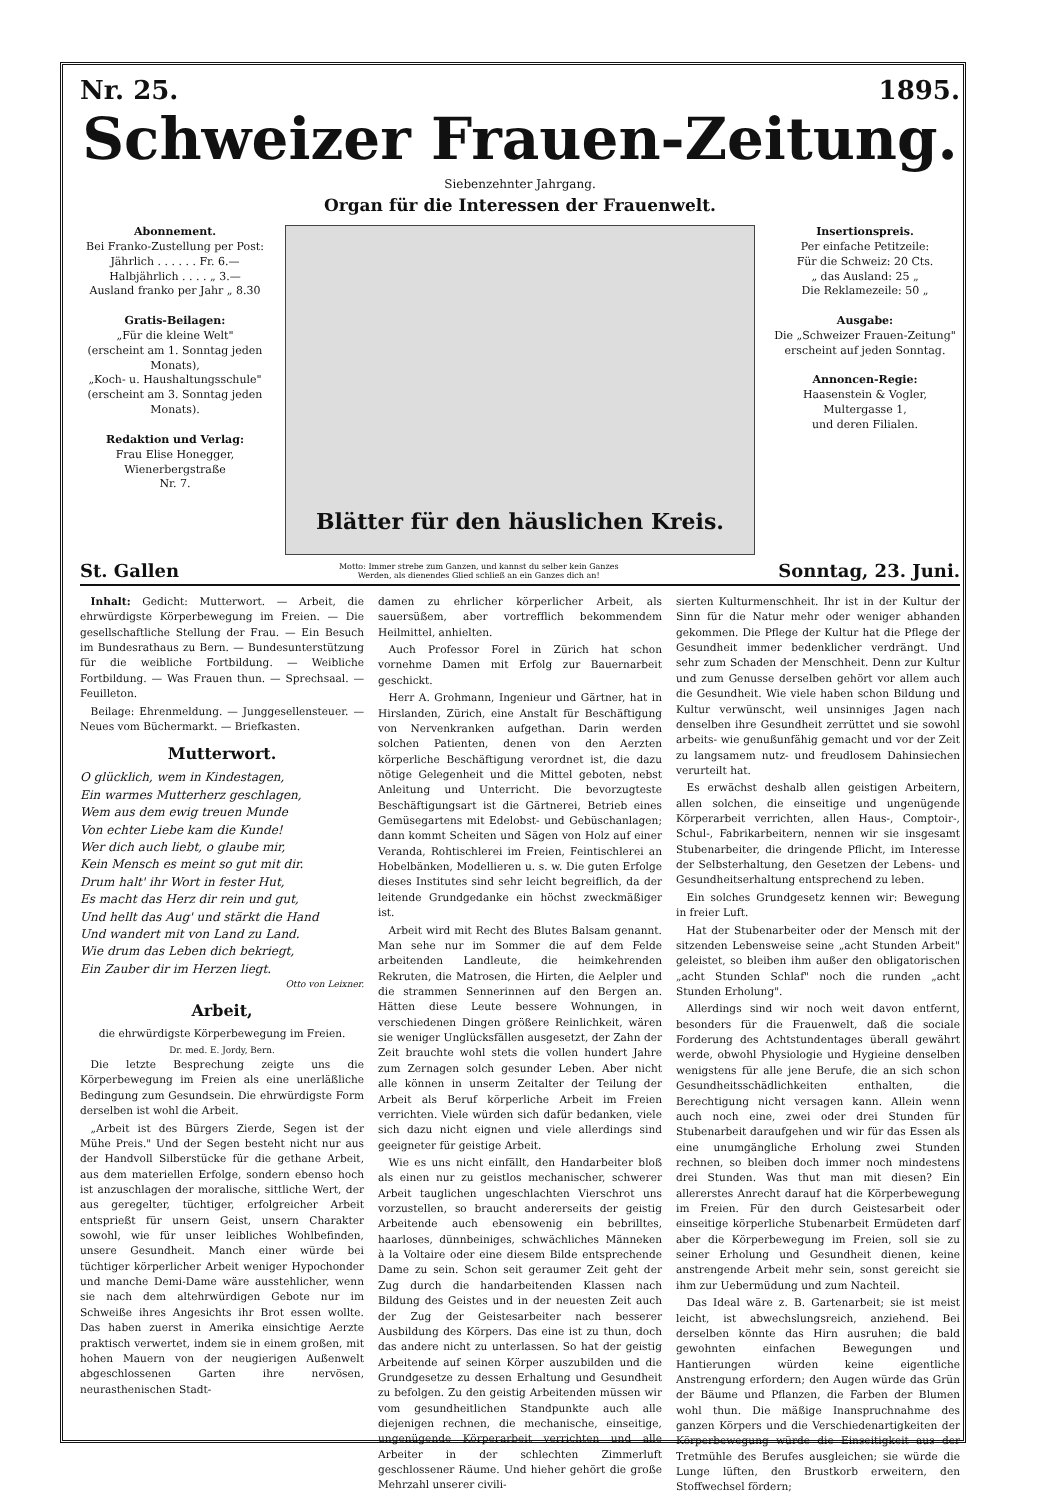Nr. 25. 1895.
Schweizer Frauen-Zeitung.
Siebenzehnter Jahrgang.
Organ für die Interessen der Frauenwelt.
Abonnement.
Bei Franko-Zustellung per Post:
Jährlich . . . . . . Fr. 6.—
Halbjährlich . . . . „ 3.—
Ausland franko per Jahr „ 8.30
Gratis-Beilagen:
„Für die kleine Welt"
(erscheint am 1. Sonntag jeden Monats),
„Koch- u. Haushaltungsschule"
(erscheint am 3. Sonntag jeden Monats).
Redaktion und Verlag:
Frau Elise Honegger,
Wienerbergstraße
Nr. 7.
Blätter für den häuslichen Kreis.
Insertionspreis.
Per einfache Petitzeile:
Für die Schweiz: 20 Cts.
„ das Ausland: 25 „
Die Reklamezeile: 50 „
Ausgabe:
Die „Schweizer Frauen-Zeitung" erscheint auf jeden Sonntag.
Annoncen-Regie:
Haasenstein & Vogler,
Multergasse 1,
und deren Filialen.
St. Gallen Motto: Immer strebe zum Ganzen, und kannst du selber kein Ganzes
Werden, als dienendes Glied schließ an ein Ganzes dich an! Sonntag, 23. Juni.
Inhalt: Gedicht: Mutterwort. — Arbeit, die ehrwürdigste Körperbewegung im Freien. — Die gesellschaftliche Stellung der Frau. — Ein Besuch im Bundesrathaus zu Bern. — Bundesunterstützung für die weibliche Fortbildung. — Weibliche Fortbildung. — Was Frauen thun. — Sprechsaal. — Feuilleton.
Beilage: Ehrenmeldung. — Junggesellensteuer. — Neues vom Büchermarkt. — Briefkasten.
Mutterwort.
O glücklich, wem in Kindestagen,
Ein warmes Mutterherz geschlagen,
Wem aus dem ewig treuen Munde
Von echter Liebe kam die Kunde!
Wer dich auch liebt, o glaube mir,
Kein Mensch es meint so gut mit dir.
Drum halt' ihr Wort in fester Hut,
Es macht das Herz dir rein und gut,
Und hellt das Aug' und stärkt die Hand
Und wandert mit von Land zu Land.
Wie drum das Leben dich bekriegt,
Ein Zauber dir im Herzen liegt.
Otto von Leixner.
Arbeit,
die ehrwürdigste Körperbewegung im Freien.
Dr. med. E. Jordy, Bern.
Die letzte Besprechung zeigte uns die Körperbewegung im Freien als eine unerläßliche Bedingung zum Gesundsein. Die ehrwürdigste Form derselben ist wohl die Arbeit.
„Arbeit ist des Bürgers Zierde, Segen ist der Mühe Preis." Und der Segen besteht nicht nur aus der Handvoll Silberstücke für die gethane Arbeit, aus dem materiellen Erfolge, sondern ebenso hoch ist anzuschlagen der moralische, sittliche Wert, der aus geregelter, tüchtiger, erfolgreicher Arbeit entsprießt für unsern Geist, unsern Charakter sowohl, wie für unser leibliches Wohlbefinden, unsere Gesundheit. Manch einer würde bei tüchtiger körperlicher Arbeit weniger Hypochonder und manche Demi-Dame wäre ausstehlicher, wenn sie nach dem altehrwürdigen Gebote nur im Schweiße ihres Angesichts ihr Brot essen wollte. Das haben zuerst in Amerika einsichtige Aerzte praktisch verwertet, indem sie in einem großen, mit hohen Mauern von der neugierigen Außenwelt abgeschlossenen Garten ihre nervösen, neurasthenischen Stadt-
damen zu ehrlicher körperlicher Arbeit, als sauersüßem, aber vortrefflich bekommendem Heilmittel, anhielten.
Auch Professor Forel in Zürich hat schon vornehme Damen mit Erfolg zur Bauernarbeit geschickt.
Herr A. Grohmann, Ingenieur und Gärtner, hat in Hirslanden, Zürich, eine Anstalt für Beschäftigung von Nervenkranken aufgethan. Darin werden solchen Patienten, denen von den Aerzten körperliche Beschäftigung verordnet ist, die dazu nötige Gelegenheit und die Mittel geboten, nebst Anleitung und Unterricht. Die bevorzugteste Beschäftigungsart ist die Gärtnerei, Betrieb eines Gemüsegartens mit Edelobst- und Gebüschanlagen; dann kommt Scheiten und Sägen von Holz auf einer Veranda, Rohtischlerei im Freien, Feintischlerei an Hobelbänken, Modellieren u. s. w. Die guten Erfolge dieses Institutes sind sehr leicht begreiflich, da der leitende Grundgedanke ein höchst zweckmäßiger ist.
Arbeit wird mit Recht des Blutes Balsam genannt. Man sehe nur im Sommer die auf dem Felde arbeitenden Landleute, die heimkehrenden Rekruten, die Matrosen, die Hirten, die Aelpler und die strammen Sennerinnen auf den Bergen an. Hätten diese Leute bessere Wohnungen, in verschiedenen Dingen größere Reinlichkeit, wären sie weniger Unglücksfällen ausgesetzt, der Zahn der Zeit brauchte wohl stets die vollen hundert Jahre zum Zernagen solch gesunder Leben. Aber nicht alle können in unserm Zeitalter der Teilung der Arbeit als Beruf körperliche Arbeit im Freien verrichten. Viele würden sich dafür bedanken, viele sich dazu nicht eignen und viele allerdings sind geeigneter für geistige Arbeit.
Wie es uns nicht einfällt, den Handarbeiter bloß als einen nur zu geistlos mechanischer, schwerer Arbeit tauglichen ungeschlachten Vierschrot uns vorzustellen, so braucht andererseits der geistig Arbeitende auch ebensowenig ein bebrilltes, haarloses, dünnbeiniges, schwächliches Männeken à la Voltaire oder eine diesem Bilde entsprechende Dame zu sein. Schon seit geraumer Zeit geht der Zug durch die handarbeitenden Klassen nach Bildung des Geistes und in der neuesten Zeit auch der Zug der Geistesarbeiter nach besserer Ausbildung des Körpers. Das eine ist zu thun, doch das andere nicht zu unterlassen. So hat der geistig Arbeitende auf seinen Körper auszubilden und die Grundgesetze zu dessen Erhaltung und Gesundheit zu befolgen. Zu den geistig Arbeitenden müssen wir vom gesundheitlichen Standpunkte auch alle diejenigen rechnen, die mechanische, einseitige, ungenügende Körperarbeit verrichten und alle Arbeiter in der schlechten Zimmerluft geschlossener Räume. Und hieher gehört die große Mehrzahl unserer civili-
sierten Kulturmenschheit. Ihr ist in der Kultur der Sinn für die Natur mehr oder weniger abhanden gekommen. Die Pflege der Kultur hat die Pflege der Gesundheit immer bedenklicher verdrängt. Und sehr zum Schaden der Menschheit. Denn zur Kultur und zum Genusse derselben gehört vor allem auch die Gesundheit. Wie viele haben schon Bildung und Kultur verwünscht, weil unsinniges Jagen nach denselben ihre Gesundheit zerrüttet und sie sowohl arbeits- wie genußunfähig gemacht und vor der Zeit zu langsamem nutz- und freudlosem Dahinsiechen verurteilt hat.
Es erwächst deshalb allen geistigen Arbeitern, allen solchen, die einseitige und ungenügende Körperarbeit verrichten, allen Haus-, Comptoir-, Schul-, Fabrikarbeitern, nennen wir sie insgesamt Stubenarbeiter, die dringende Pflicht, im Interesse der Selbsterhaltung, den Gesetzen der Lebens- und Gesundheitserhaltung entsprechend zu leben.
Ein solches Grundgesetz kennen wir: Bewegung in freier Luft.
Hat der Stubenarbeiter oder der Mensch mit der sitzenden Lebensweise seine „acht Stunden Arbeit" geleistet, so bleiben ihm außer den obligatorischen „acht Stunden Schlaf" noch die runden „acht Stunden Erholung".
Allerdings sind wir noch weit davon entfernt, besonders für die Frauenwelt, daß die sociale Forderung des Achtstundentages überall gewährt werde, obwohl Physiologie und Hygieine denselben wenigstens für alle jene Berufe, die an sich schon Gesundheitsschädlichkeiten enthalten, die Berechtigung nicht versagen kann. Allein wenn auch noch eine, zwei oder drei Stunden für Stubenarbeit daraufgehen und wir für das Essen als eine unumgängliche Erholung zwei Stunden rechnen, so bleiben doch immer noch mindestens drei Stunden. Was thut man mit diesen? Ein allererstes Anrecht darauf hat die Körperbewegung im Freien. Für den durch Geistesarbeit oder einseitige körperliche Stubenarbeit Ermüdeten darf aber die Körperbewegung im Freien, soll sie zu seiner Erholung und Gesundheit dienen, keine anstrengende Arbeit mehr sein, sonst gereicht sie ihm zur Uebermüdung und zum Nachteil.
Das Ideal wäre z. B. Gartenarbeit; sie ist meist leicht, ist abwechslungsreich, anziehend. Bei derselben könnte das Hirn ausruhen; die bald gewohnten einfachen Bewegungen und Hantierungen würden keine eigentliche Anstrengung erfordern; den Augen würde das Grün der Bäume und Pflanzen, die Farben der Blumen wohl thun. Die mäßige Inanspruchnahme des ganzen Körpers und die Verschiedenartigkeiten der Körperbewegung würde die Einseitigkeit aus der Tretmühle des Berufes ausgleichen; sie würde die Lunge lüften, den Brustkorb erweitern, den Stoffwechsel fördern;